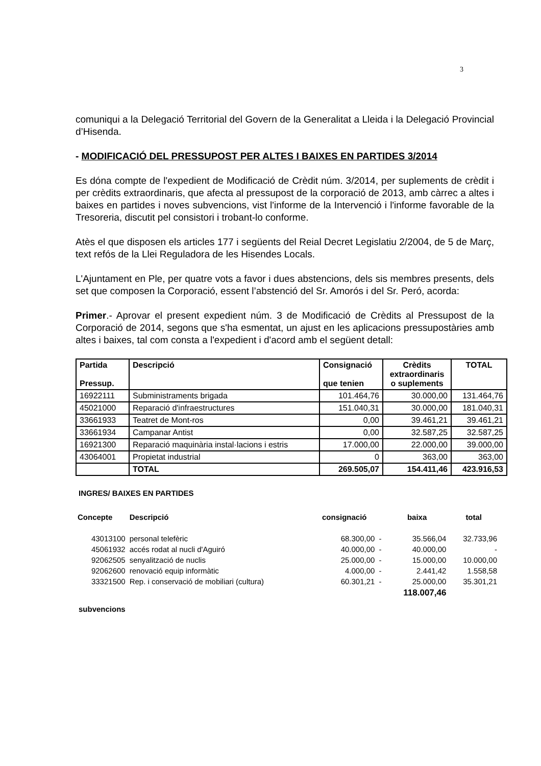3
comuniqui a la Delegació Territorial del Govern de la Generalitat a Lleida i la Delegació Provincial d’Hisenda.
- MODIFICACIÓ DEL PRESSUPOST PER ALTES I BAIXES EN PARTIDES 3/2014
Es dóna compte de l'expedient de Modificació de Crèdit núm. 3/2014, per suplements de crèdit i per crèdits extraordinaris, que afecta al pressupost de la corporació de 2013, amb càrrec a altes i baixes en partides i noves subvencions, vist l'informe de la Intervenció i l'informe favorable de la Tresoreria, discutit pel consistori i trobant-lo conforme.
Atès el que disposen els articles 177 i següents del Reial Decret Legislatiu 2/2004, de 5 de Març, text refós de la Llei Reguladora de les Hisendes Locals.
L'Ajuntament en Ple, per quatre vots a favor i dues abstencions, dels sis membres presents, dels set que composen la Corporació, essent l’abstenció del Sr. Amorós i del Sr. Peró, acorda:
Primer.- Aprovar el present expedient núm. 3 de Modificació de Crèdits al Pressupost de la Corporació de 2014, segons que s'ha esmentat, un ajust en les aplicacions pressupostàries amb altes i baixes, tal com consta a l'expedient i d'acord amb el següent detall:
| Partida Pressup. | Descripció | Consignació que tenien | Crèdits extraordinaris o suplements | TOTAL |
| --- | --- | --- | --- | --- |
| 16922111 | Subministraments brigada | 101.464,76 | 30.000,00 | 131.464,76 |
| 45021000 | Reparació d'infraestructures | 151.040,31 | 30.000,00 | 181.040,31 |
| 33661933 | Teatret de Mont-ros | 0,00 | 39.461,21 | 39.461,21 |
| 33661934 | Campanar Antist | 0,00 | 32.587,25 | 32.587,25 |
| 16921300 | Reparació maquinària instal·lacions i estris | 17.000,00 | 22.000,00 | 39.000,00 |
| 43064001 | Propietat industrial | 0 | 363,00 | 363,00 |
| | TOTAL | 269.505,07 | 154.411,46 | 423.916,53 |
INGRES/ BAIXES EN PARTIDES
| Concepte | Descripció | consignació | | baixa | total |
| --- | --- | --- | --- | --- | --- |
| 43013100 | personal telefèric | 68.300,00 | - | 35.566,04 | 32.733,96 |
| 45061932 | accés rodat al nucli d'Aguiró | 40.000,00 | - | 40.000,00 | - |
| 92062505 | senyalització de nuclis | 25.000,00 | - | 15.000,00 | 10.000,00 |
| 92062600 | renovació equip informàtic | 4.000,00 | - | 2.441,42 | 1.558,58 |
| 33321500 | Rep. i conservació de mobiliari (cultura) | 60.301,21 | - | 25.000,00 | 35.301,21 |
| | | | | 118.007,46 | |
subvencions